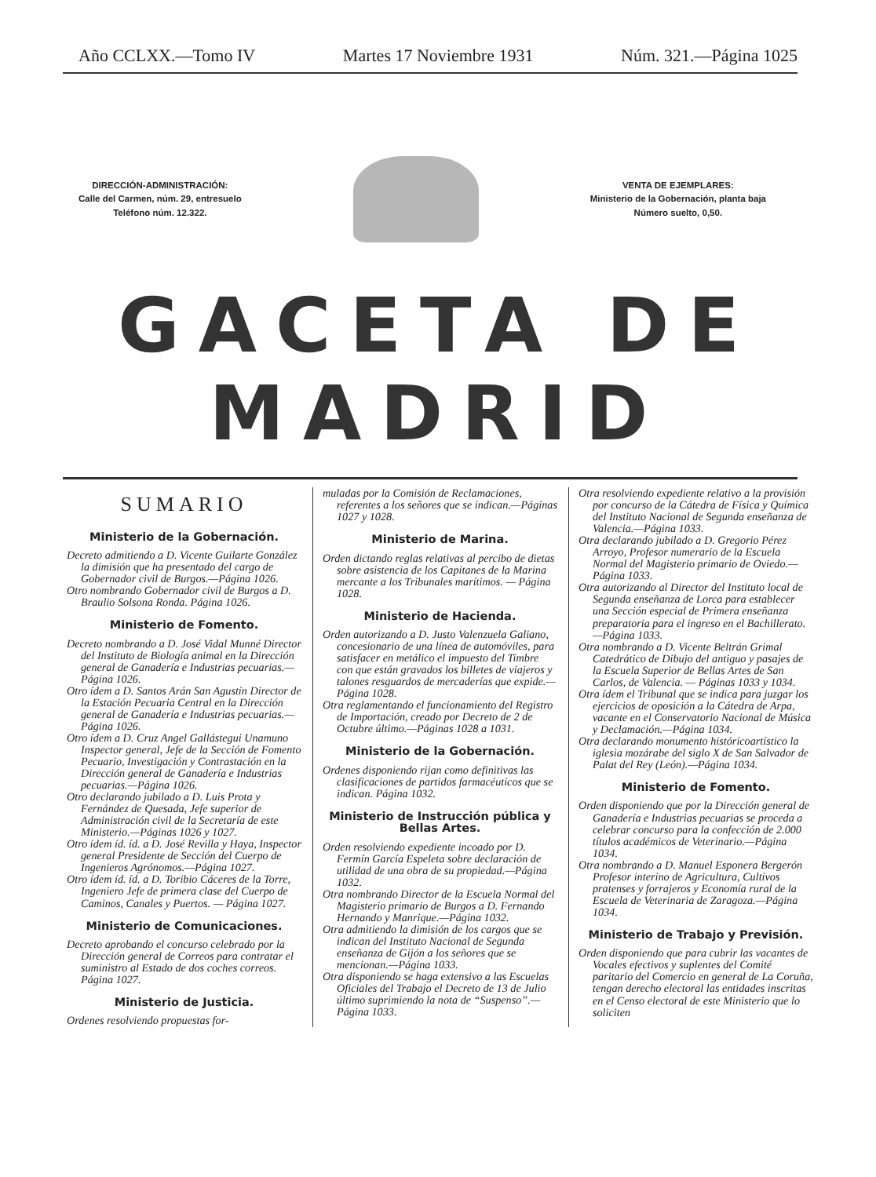Año CCLXX.—Tomo IV Martes 17 Noviembre 1931 Núm. 321.—Página 1025
DIRECCIÓN-ADMINISTRACIÓN:
Calle del Carmen, núm. 29, entresuelo
Teléfono núm. 12.322.
VENTA DE EJEMPLARES:
Ministerio de la Gobernación, planta baja
Número suelto, 0,50.
GACETA DE MADRID
SUMARIO
Ministerio de la Gobernación.
Decreto admitiendo a D. Vicente Guilarte González la dimisión que ha presentado del cargo de Gobernador civil de Burgos.—Página 1026.
Otro nombrando Gobernador civil de Burgos a D. Braulio Solsona Ronda. Página 1026.
Ministerio de Fomento.
Decreto nombrando a D. José Vidal Munné Director del Instituto de Biología animal en la Dirección general de Ganadería e Industrias pecuarias.—Página 1026.
Otro ídem a D. Santos Arán San Agustín Director de la Estación Pecuaria Central en la Dirección general de Ganadería e Industrias pecuarias.—Página 1026.
Otro ídem a D. Cruz Angel Gallástegui Unamuno Inspector general, Jefe de la Sección de Fomento Pecuario, Investigación y Contrastación en la Dirección general de Ganadería e Industrias pecuarias.—Página 1026.
Otro declarando jubilado a D. Luis Prota y Fernández de Quesada, Jefe superior de Administración civil de la Secretaría de este Ministerio.—Páginas 1026 y 1027.
Otro ídem íd. íd. a D. José Revilla y Haya, Inspector general Presidente de Sección del Cuerpo de Ingenieros Agrónomos.—Página 1027.
Otro ídem íd. íd. a D. Toribio Cáceres de la Torre, Ingeniero Jefe de primera clase del Cuerpo de Caminos, Canales y Puertos. — Página 1027.
Ministerio de Comunicaciones.
Decreto aprobando el concurso celebrado por la Dirección general de Correos para contratar el suministro al Estado de dos coches correos. Página 1027.
Ministerio de Justicia.
Ordenes resolviendo propuestas for-
muladas por la Comisión de Reclamaciones, referentes a los señores que se indican.—Páginas 1027 y 1028.
Ministerio de Marina.
Orden dictando reglas relativas al percibo de dietas sobre asistencia de los Capitanes de la Marina mercante a los Tribunales marítimos. — Página 1028.
Ministerio de Hacienda.
Orden autorizando a D. Justo Valenzuela Galiano, concesionario de una línea de automóviles, para satisfacer en metálico el impuesto del Timbre con que están gravados los billetes de viajeros y talones resguardos de mercaderías que expide.—Página 1028.
Otra reglamentando el funcionamiento del Registro de Importación, creado por Decreto de 2 de Octubre último.—Páginas 1028 a 1031.
Ministerio de la Gobernación.
Ordenes disponiendo rijan como definitivas las clasificaciones de partidos farmacéuticos que se indican. Página 1032.
Ministerio de Instrucción pública y Bellas Artes.
Orden resolviendo expediente incoado por D. Fermín García Espeleta sobre declaración de utilidad de una obra de su propiedad.—Página 1032.
Otra nombrando Director de la Escuela Normal del Magisterio primario de Burgos a D. Fernando Hernando y Manrique.—Página 1032.
Otra admitiendo la dimisión de los cargos que se indican del Instituto Nacional de Segunda enseñanza de Gijón a los señores que se mencionan.—Página 1033.
Otra disponiendo se haga extensivo a las Escuelas Oficiales del Trabajo el Decreto de 13 de Julio último suprimiendo la nota de “Suspenso”.—Página 1033.
Otra resolviendo expediente relativo a la provisión por concurso de la Cátedra de Física y Química del Instituto Nacional de Segunda enseñanza de Valencia.—Página 1033.
Otra declarando jubilado a D. Gregorio Pérez Arroyo, Profesor numerario de la Escuela Normal del Magisterio primario de Oviedo.—Página 1033.
Otra autorizando al Director del Instituto local de Segunda enseñanza de Lorca para establecer una Sección especial de Primera enseñanza preparatoria para el ingreso en el Bachillerato.—Página 1033.
Otra nombrando a D. Vicente Beltrán Grimal Catedrático de Dibujo del antiguo y pasajes de la Escuela Superior de Bellas Artes de San Carlos, de Valencia. — Páginas 1033 y 1034.
Otra ídem el Tribunal que se indica para juzgar los ejercicios de oposición a la Cátedra de Arpa, vacante en el Conservatorio Nacional de Música y Declamación.—Página 1034.
Otra declarando monumento históricoartístico la iglesia mozárabe del siglo X de San Salvador de Palat del Rey (León).—Página 1034.
Ministerio de Fomento.
Orden disponiendo que por la Dirección general de Ganadería e Industrias pecuarias se proceda a celebrar concurso para la confección de 2.000 títulos académicos de Veterinario.—Página 1034.
Otra nombrando a D. Manuel Esponera Bergerón Profesor interino de Agricultura, Cultivos pratenses y forrajeros y Economía rural de la Escuela de Veterinaria de Zaragoza.—Página 1034.
Ministerio de Trabajo y Previsión.
Orden disponiendo que para cubrir las vacantes de Vocales efectivos y suplentes del Comité paritario del Comercio en general de La Coruña, tengan derecho electoral las entidades inscritas en el Censo electoral de este Ministerio que lo soliciten